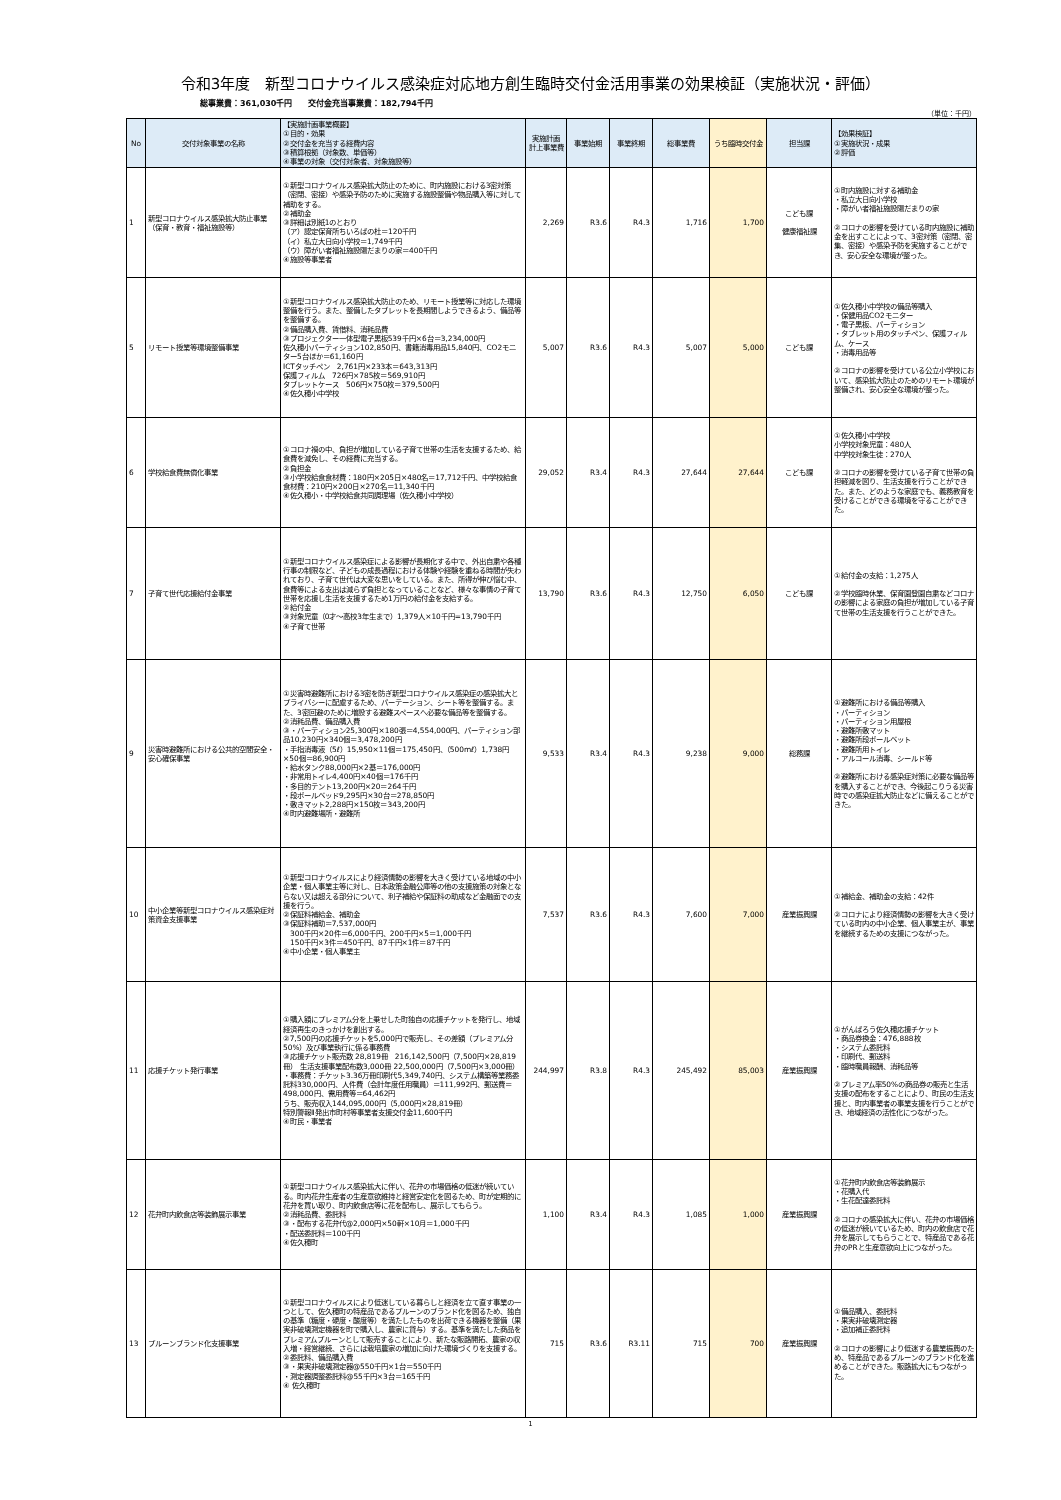令和3年度　新型コロナウイルス感染症対応地方創生臨時交付金活用事業の効果検証（実施状況・評価）
総事業費：361,030千円　　交付金充当事業費：182,794千円
（単位：千円）
| No | 交付対象事業の名称 | 【実施計画事業概要】 ①目的・効果 ②交付金を充当する経費内容 ③積算根拠（対象数、単価等） ④事業の対象（交付対象者、対象施設等） | 実施計画 計上事業費 | 事業始期 | 事業終期 | 総事業費 | うち臨時交付金 | 担当課 | 【効果検証】 ①実施状況・成果 ②評価 |
| --- | --- | --- | --- | --- | --- | --- | --- | --- | --- |
| 1 | 新型コロナウイルス感染拡大防止事業（保育・教育・福祉施設等） | ①新型コロナウイルス感染拡大防止のために、町内施設における3密対策（密閉、密接）や感染予防のために実施する施設整備や物品購入等に対して補助をする。 ②補助金 ③詳細は別紙1のとおり （ア）認定保育所ちいろばの杜＝120千円 （イ）私立大日向小学校＝1,749千円 （ウ）障がい者福祉施設陽だまりの家＝400千円 ④施設等事業者 | 2,269 | R3.6 | R4.3 | 1,716 | 1,700 | こども課 健康福祉課 | ①町内施設に対する補助金 ・私立大日向小学校 ・障がい者福祉施設陽だまりの家 ②コロナの影響を受けている町内施設に補助金を出すことによって、3密対策（密閉、密集、密接）や感染予防を実施することができ、安心安全な環境が整った。 |
| 5 | リモート授業等環境整備事業 | ①新型コロナウイルス感染拡大防止のため、リモート授業等に対応した環境整備を行う。また、整備したタブレットを長期間しようできるよう、備品等を整備する。 ②備品購入費、賃借料、消耗品費 ③プロジェクター一体型電子黒板539千円×6台＝3,234,000円 佐久穂小パーティション102,850円、書籍消毒用品15,840円、CO2モニター5台ほか＝61,160円 ICTタッチペン 2,761円×233本＝643,313円 保護フィルム 726円×785枚＝569,910円 タブレットケース 506円×750枚＝379,500円 ④佐久穂小中学校 | 5,007 | R3.6 | R4.3 | 5,007 | 5,000 | こども課 | ①佐久穂小中学校の備品等購入 ・保健用品CO2モニター ・電子黒板、パーティション ・タブレット用のタッチペン、保護フィルム、ケース ・消毒用品等 ②コロナの影響を受けている公立小学校において、感染拡大防止のためのリモート環境が整備され、安心安全な環境が整った。 |
| 6 | 学校給食費無償化事業 | ①コロナ禍の中、負担が増加している子育て世帯の生活を支援するため、給食費を減免し、その経費に充当する。 ②負担金 ③小学校給食食材費：180円×205日×480名＝17,712千円、中学校給食食材費：210円×200日×270名＝11,340千円 ④佐久穂小・中学校給食共同調理場（佐久穂小中学校） | 29,052 | R3.4 | R4.3 | 27,644 | 27,644 | こども課 | ①佐久穂小中学校 小学校対象児童：480人 中学校対象生徒：270人 ②コロナの影響を受けている子育て世帯の負担軽減を図り、生活支援を行うことができた。また、どのような家庭でも、義務教育を受けることができる環境を守ることができた。 |
| 7 | 子育て世代応援給付金事業 | ①新型コロナウイルス感染症による影響が長期化する中で、外出自粛や各種行事の制限など、子どもの成長過程における体験や経験を重ねる時間が失われており、子育て世代は大変な思いをしている。また、所得が伸び悩む中、食費等による支出は減らず負担となっていることなど、様々な事情の子育て世帯を応援し生活を支援するため1万円の給付金を支給する。 ②給付金 ③対象児童（0才～高校3年生まで）1,379人×10千円=13,790千円 ④子育て世帯 | 13,790 | R3.6 | R4.3 | 12,750 | 6,050 | こども課 | ①給付金の支給：1,275人 ②学校臨時休業、保育園登園自粛などコロナの影響による家庭の負担が増加している子育て世帯の生活支援を行うことができた。 |
| 9 | 災害時避難所における公共的空間安全・安心確保事業 | ①災害時避難所における3密を防ぎ新型コロナウイルス感染症の感染拡大とプライバシーに配慮するため、パーテーション、シート等を整備する。また、3密回避のために増設する避難スペースへ必要な備品等を整備する。 ②消耗品費、備品購入費 ③・パーティション25,300円×180張＝4,554,000円、パーティション部品10,230円×340個＝3,478,200円 ・手指消毒液（5ℓ）15,950×11個＝175,450円、（500mℓ）1,738円×50個＝86,900円 ・給水タンク88,000円×2基＝176,000円 ・非常用トイレ4,400円×40個＝176千円 ・多目的テント13,200円×20＝264千円 ・段ボールベッド9,295円×30台＝278,850円 ・敷きマット2,288円×150枚＝343,200円 ④町内避難場所・避難所 | 9,533 | R3.4 | R4.3 | 9,238 | 9,000 | 総務課 | ①避難所における備品等購入 ・パーティション ・パーティション用屋根 ・避難所敷マット ・避難所段ボールベット ・避難所用トイレ ・アルコール消毒、シールド等 ②避難所における感染症対策に必要な備品等を購入することができ、今後起こりうる災害時での感染症拡大防止などに備えることができた。 |
| 10 | 中小企業等新型コロナウイルス感染症対策資金支援事業 | ①新型コロナウイルスにより経済情勢の影響を大きく受けている地域の中小企業・個人事業主等に対し、日本政策金融公庫等の他の支援施策の対象とならない又は超える部分について、利子補給や保証料の助成など金融面での支援を行う。 ②保証料補給金、補助金 ③保証料補助＝7,537,000円 300千円×20件＝6,000千円、200千円×5＝1,000千円 150千円×3件＝450千円、87千円×1件＝87千円 ④中小企業・個人事業主 | 7,537 | R3.6 | R4.3 | 7,600 | 7,000 | 産業振興課 | ①補給金、補助金の支給：42件 ②コロナにより経済情勢の影響を大きく受けている町内の中小企業、個人事業主が、事業を継続するための支援につながった。 |
| 11 | 応援チケット発行事業 | ①購入額にプレミアム分を上乗せした町独自の応援チケットを発行し、地域経済再生のきっかけを創出する。 ②7,500円の応援チケットを5,000円で販売し、その差額（プレミアム分50%）及び事業執行に係る事務費 ③応援チケット販売数 28,819冊 216,142,500円（7,500円×28,819冊） 生活支援事業配布数3,000冊 22,500,000円（7,500円×3,000冊） ・事務費：チケット3.36万冊印刷代5,349,740円、システム構築等業務委託料330,000円、人件費（会計年度任用職員）＝111,992円、郵送費＝498,000円、需用費等＝64,462円 うち、販売収入144,095,000円（5,000円×28,819冊） 特別警報Ⅱ発出市町村等事業者支援交付金11,600千円 ④町民・事業者 | 244,997 | R3.8 | R4.3 | 245,492 | 85,003 | 産業振興課 | ①がんばろう佐久穂応援チケット ・商品券換金：476,888枚 ・システム委託料 ・印刷代、郵送料 ・臨時職員報酬、消耗品等 ②プレミアム率50%の商品券の販売と生活支援の配布をすることにより、町民の生活支援と、町内事業者の事業支援を行うことができ、地域経済の活性化につながった。 |
| 12 | 花弁町内飲食店等装飾展示事業 | ①新型コロナウイルス感染拡大に伴い、花弁の市場価格の低迷が続いている。町内花弁生産者の生産意欲維持と経営安定化を図るため、町が定期的に花弁を買い取り、町内飲食店等に花を配布し、展示してもらう。 ②消耗品費、委託料 ③・配布する花弁代@2,000円×50軒×10月＝1,000千円 ・配送委託料＝100千円 ④佐久穂町 | 1,100 | R3.4 | R4.3 | 1,085 | 1,000 | 産業振興課 | ①花弁町内飲食店等装飾展示 ・花購入代 ・生花配達委託料 ②コロナの感染拡大に伴い、花弁の市場価格の低迷が続いているため、町内の飲食店で花弁を展示してもらうことで、特産品である花弁のPRと生産意欲向上につながった。 |
| 13 | プルーンブランド化支援事業 | ①新型コロナウイルスにより低迷している暮らしと経済を立て直す事業の一つとして、佐久穂町の特産品であるプルーンのブランド化を図るため、独自の基準（糖度・硬度・酸度等）を満たしたものを出荷できる機器を整備（果実非破壊測定機器を町で購入し、農家に貸与）する。基準を満たした商品をプレミアムプルーンとして販売することにより、新たな販路開拓、農家の収入増・経営継続、さらには栽培農家の増加に向けた環境づくりを支援する。 ②委託料、備品購入費 ③・果実非破壊測定器@550千円×1台＝550千円 ・測定器調整委託料@55千円×3台＝165千円 ④ 佐久穂町 | 715 | R3.6 | R3.11 | 715 | 700 | 産業振興課 | ①備品購入、委託料 ・果実非破壊測定器 ・追加補正委託料 ②コロナの影響により低迷する農業振興のため、特産品であるプルーンのブランド化を進めることができた。販路拡大にもつながった。 |
1